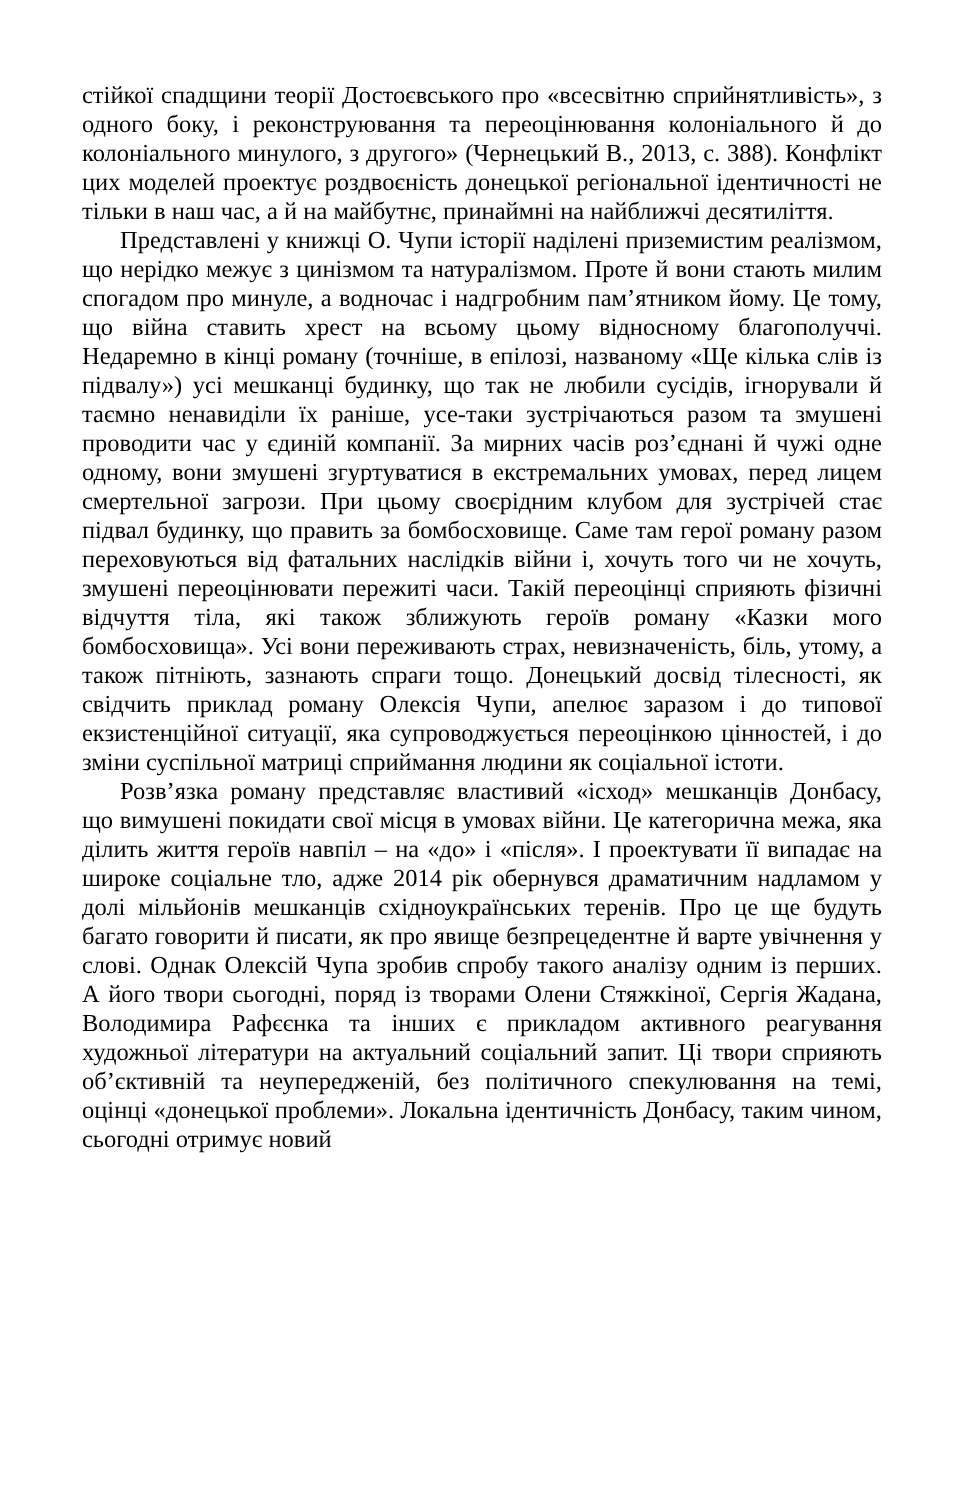стійкої спадщини теорії Достоєвського про «всесвітню сприйнятливість», з одного боку, і реконструювання та переоцінювання колоніального й до колоніального минулого, з другого» (Чернецький В., 2013, с. 388). Конфлікт цих моделей проектує роздвоєність донецької регіональної ідентичності не тільки в наш час, а й на майбутнє, принаймні на найближчі десятиліття.
Представлені у книжці О. Чупи історії наділені приземистим реалізмом, що нерідко межує з цинізмом та натуралізмом. Проте й вони стають милим спогадом про минуле, а водночас і надгробним пам’ятником йому. Це тому, що війна ставить хрест на всьому цьому відносному благополуччі. Недаремно в кінці роману (точніше, в епілозі, названому «Ще кілька слів із підвалу») усі мешканці будинку, що так не любили сусідів, ігнорували й таємно ненавиділи їх раніше, усе-таки зустрічаються разом та змушені проводити час у єдиній компанії. За мирних часів роз’єднані й чужі одне одному, вони змушені згуртуватися в екстремальних умовах, перед лицем смертельної загрози. При цьому своєрідним клубом для зустрічей стає підвал будинку, що править за бомбосховище. Саме там герої роману разом переховуються від фатальних наслідків війни і, хочуть того чи не хочуть, змушені переоцінювати пережиті часи. Такій переоцінці сприяють фізичні відчуття тіла, які також зближують героїв роману «Казки мого бомбосховища». Усі вони переживають страх, невизначеність, біль, утому, а також пітніють, зазнають спраги тощо. Донецький досвід тілесності, як свідчить приклад роману Олексія Чупи, апелює заразом і до типової екзистенційної ситуації, яка супроводжується переоцінкою цінностей, і до зміни суспільної матриці сприймання людини як соціальної істоти.
Розв’язка роману представляє властивий «ісход» мешканців Донбасу, що вимушені покидати свої місця в умовах війни. Це категорична межа, яка ділить життя героїв навпіл – на «до» і «після». І проектувати її випадає на широке соціальне тло, адже 2014 рік обернувся драматичним надламом у долі мільйонів мешканців східноукраїнських теренів. Про це ще будуть багато говорити й писати, як про явище безпрецедентне й варте увічнення у слові. Однак Олексій Чупа зробив спробу такого аналізу одним із перших. А його твори сьогодні, поряд із творами Олени Стяжкіної, Сергія Жадана, Володимира Рафєєнка та інших є прикладом активного реагування художньої літератури на актуальний соціальний запит. Ці твори сприяють об’єктивній та неупередженій, без політичного спекулювання на темі, оцінці «донецької проблеми». Локальна ідентичність Донбасу, таким чином, сьогодні отримує новий